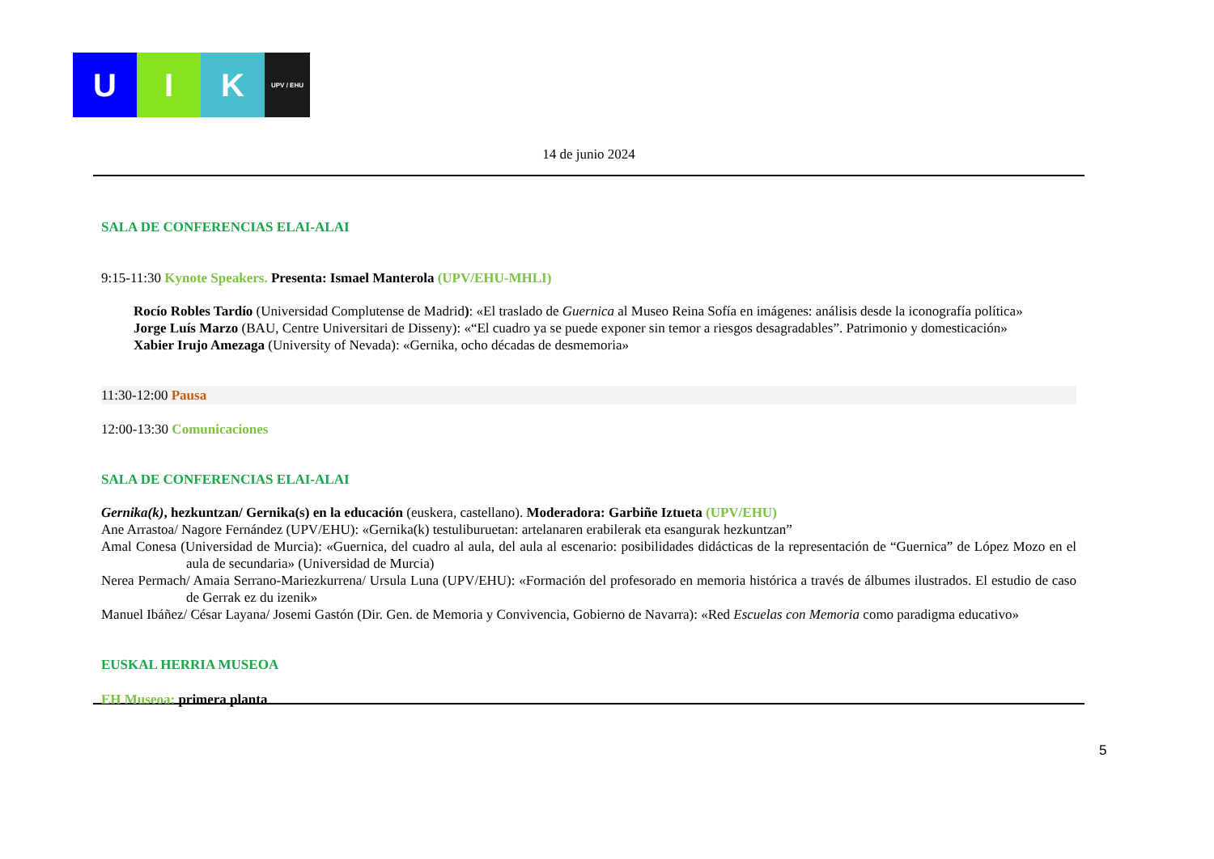U I K
UPV / EHU
14 de junio 2024
SALA DE CONFERENCIAS ELAI-ALAI
9:15-11:30 Kynote Speakers. Presenta: Ismael Manterola (UPV/EHU-MHLI)
Rocío Robles Tardío (Universidad Complutense de Madrid): «El traslado de Guernica al Museo Reina Sofía en imágenes: análisis desde la iconografía política»
Jorge Luís Marzo (BAU, Centre Universitari de Disseny): «“El cuadro ya se puede exponer sin temor a riesgos desagradables”. Patrimonio y domesticación»
Xabier Irujo Amezaga (University of Nevada): «Gernika, ocho décadas de desmemoria»
11:30-12:00 Pausa
12:00-13:30 Comunicaciones
SALA DE CONFERENCIAS ELAI-ALAI
Gernika(k), hezkuntzan/ Gernika(s) en la educación (euskera, castellano). Moderadora: Garbiñe Iztueta (UPV/EHU)
Ane Arrastoa/ Nagore Fernández (UPV/EHU): «Gernika(k) testuliburuetan: artelanaren erabilerak eta esangurak hezkuntzan”
Amal Conesa (Universidad de Murcia): «Guernica, del cuadro al aula, del aula al escenario: posibilidades didácticas de la representación de “Guernica” de López Mozo en el aula de secundaria» (Universidad de Murcia)
Nerea Permach/ Amaia Serrano-Mariezkurrena/ Ursula Luna (UPV/EHU): «Formación del profesorado en memoria histórica a través de álbumes ilustrados. El estudio de caso de Gerrak ez du izenik»
Manuel Ibáñez/ César Layana/ Josemi Gastón (Dir. Gen. de Memoria y Convivencia, Gobierno de Navarra): «Red Escuelas con Memoria como paradigma educativo»
EUSKAL HERRIA MUSEOA
EH Museoa: primera planta
5